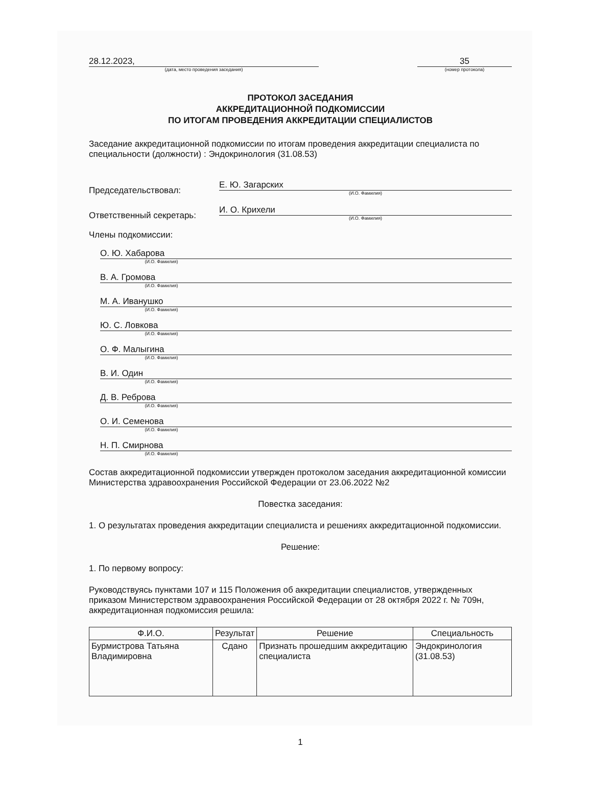28.12.2023,
(дата, место проведения заседания)
35
(номер протокола)
ПРОТОКОЛ ЗАСЕДАНИЯ
АККРЕДИТАЦИОННОЙ ПОДКОМИССИИ
ПО ИТОГАМ ПРОВЕДЕНИЯ АККРЕДИТАЦИИ СПЕЦИАЛИСТОВ
Заседание аккредитационной подкомиссии по итогам проведения аккредитации специалиста по специальности (должности) : Эндокринология (31.08.53)
Председательствовал:
Е. Ю. Загарских
(И.О. Фамилия)
Ответственный секретарь:
И. О. Крихели
(И.О. Фамилия)
Члены подкомиссии:
О. Ю. Хабарова
(И.О. Фамилия)
В. А. Громова
(И.О. Фамилия)
М. А. Иванушко
(И.О. Фамилия)
Ю. С. Ловкова
(И.О. Фамилия)
О. Ф. Малыгина
(И.О. Фамилия)
В. И. Один
(И.О. Фамилия)
Д. В. Реброва
(И.О. Фамилия)
О. И. Семенова
(И.О. Фамилия)
Н. П. Смирнова
(И.О. Фамилия)
Состав аккредитационной подкомиссии утвержден протоколом заседания аккредитационной комиссии Министерства здравоохранения Российской Федерации от 23.06.2022 №2
Повестка заседания:
1. О результатах проведения аккредитации специалиста и решениях аккредитационной подкомиссии.
Решение:
1. По первому вопросу:
Руководствуясь пунктами 107 и 115 Положения об аккредитации специалистов, утвержденных приказом Министерством здравоохранения Российской Федерации от 28 октября 2022 г. № 709н, аккредитационная подкомиссия решила:
| Ф.И.О. | Результат | Решение | Специальность |
| --- | --- | --- | --- |
| Бурмистрова Татьяна Владимировна | Сдано | Признать прошедшим аккредитацию специалиста | Эндокринология (31.08.53) |
1